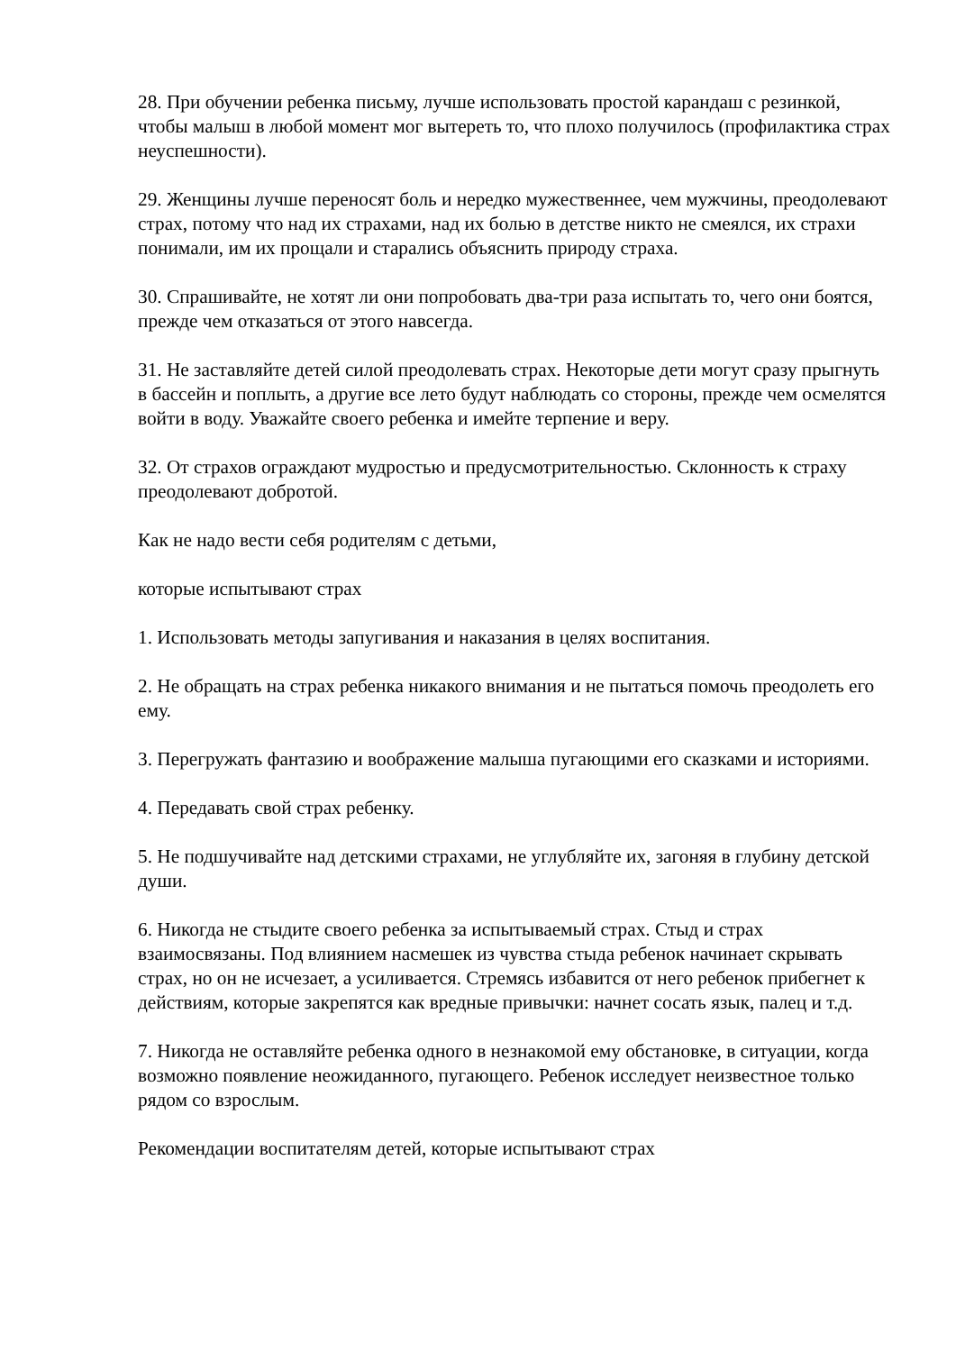28. При обучении ребенка письму, лучше использовать простой карандаш с резинкой, чтобы малыш в любой момент мог вытереть то, что плохо получилось (профилактика страх неуспешности).
29. Женщины лучше переносят боль и нередко мужественнее, чем мужчины, преодолевают страх, потому что над их страхами, над их болью в детстве никто не смеялся, их страхи понимали, им их прощали и старались объяснить природу страха.
30. Спрашивайте, не хотят ли они попробовать два-три раза испытать то, чего они боятся, прежде чем отказаться от этого навсегда.
31. Не заставляйте детей силой преодолевать страх. Некоторые дети могут сразу прыгнуть в бассейн и поплыть, а другие все лето будут наблюдать со стороны, прежде чем осмелятся войти в воду. Уважайте своего ребенка и имейте терпение и веру.
32. От страхов ограждают мудростью и предусмотрительностью. Склонность к страху преодолевают добротой.
Как не надо вести себя родителям с детьми,
которые испытывают страх
1. Использовать методы запугивания и наказания в целях воспитания.
2. Не обращать на страх ребенка никакого внимания и не пытаться помочь преодолеть его ему.
3. Перегружать фантазию и воображение малыша пугающими его сказками и историями.
4. Передавать свой страх ребенку.
5. Не подшучивайте над детскими страхами, не углубляйте их, загоняя в глубину детской души.
6. Никогда не стыдите своего ребенка за испытываемый страх. Стыд и страх взаимосвязаны. Под влиянием насмешек из чувства стыда ребенок начинает скрывать страх, но он не исчезает, а усиливается. Стремясь избавится от него ребенок прибегнет к действиям, которые закрепятся как вредные привычки: начнет сосать язык, палец и т.д.
7. Никогда не оставляйте ребенка одного в незнакомой ему обстановке, в ситуации, когда возможно появление неожиданного, пугающего. Ребенок исследует неизвестное только рядом со взрослым.
Рекомендации воспитателям детей, которые испытывают страх